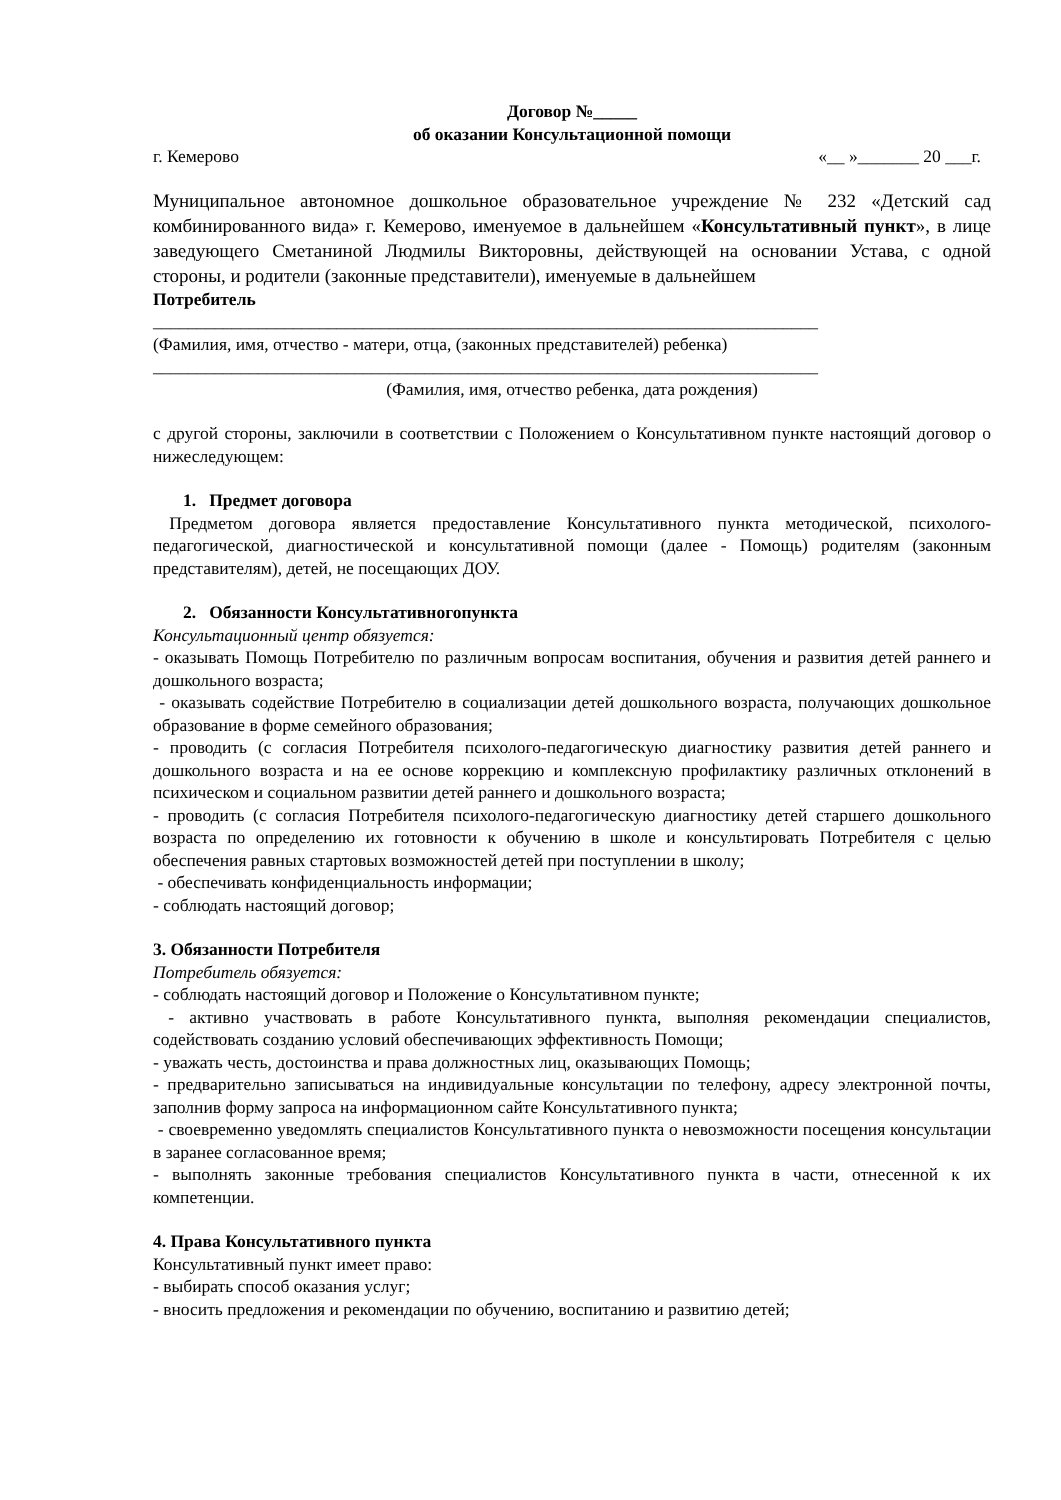Договор №_____
об оказании Консультационной помощи
г. Кемерово «__ »_______ 20 ___г.
Муниципальное автономное дошкольное образовательное учреждение № 232 «Детский сад комбинированного вида» г. Кемерово, именуемое в дальнейшем «Консультативный пункт», в лице заведующего Сметаниной Людмилы Викторовны, действующей на основании Устава, с одной стороны, и родители (законные представители), именуемые в дальнейшем
Потребитель
____________________________________________________________________________
(Фамилия, имя, отчество - матери, отца, (законных представителей) ребенка)
____________________________________________________________________________
(Фамилия, имя, отчество ребенка, дата рождения)
с другой стороны, заключили в соответствии с Положением о Консультативном пункте настоящий договор о нижеследующем:
1. Предмет договора
Предметом договора является предоставление Консультативного пункта методической, психолого-педагогической, диагностической и консультативной помощи (далее - Помощь) родителям (законным представителям), детей, не посещающих ДОУ.
2. Обязанности Консультативногопункта
Консультационный центр обязуется:
- оказывать Помощь Потребителю по различным вопросам воспитания, обучения и развития детей раннего и дошкольного возраста;
- оказывать содействие Потребителю в социализации детей дошкольного возраста, получающих дошкольное образование в форме семейного образования;
- проводить (с согласия Потребителя психолого-педагогическую диагностику развития детей раннего и дошкольного возраста и на ее основе коррекцию и комплексную профилактику различных отклонений в психическом и социальном развитии детей раннего и дошкольного возраста;
- проводить (с согласия Потребителя психолого-педагогическую диагностику детей старшего дошкольного возраста по определению их готовности к обучению в школе и консультировать Потребителя с целью обеспечения равных стартовых возможностей детей при поступлении в школу;
- обеспечивать конфиденциальность информации;
- соблюдать настоящий договор;
3. Обязанности Потребителя
Потребитель обязуется:
- соблюдать настоящий договор и Положение о Консультативном пункте;
- активно участвовать в работе Консультативного пункта, выполняя рекомендации специалистов, содействовать созданию условий обеспечивающих эффективность Помощи;
- уважать честь, достоинства и права должностных лиц, оказывающих Помощь;
- предварительно записываться на индивидуальные консультации по телефону, адресу электронной почты, заполнив форму запроса на информационном сайте Консультативного пункта;
- своевременно уведомлять специалистов Консультативного пункта о невозможности посещения консультации в заранее согласованное время;
- выполнять законные требования специалистов Консультативного пункта в части, отнесенной к их компетенции.
4. Права Консультативного пункта
Консультативный пункт имеет право:
- выбирать способ оказания услуг;
- вносить предложения и рекомендации по обучению, воспитанию и развитию детей;